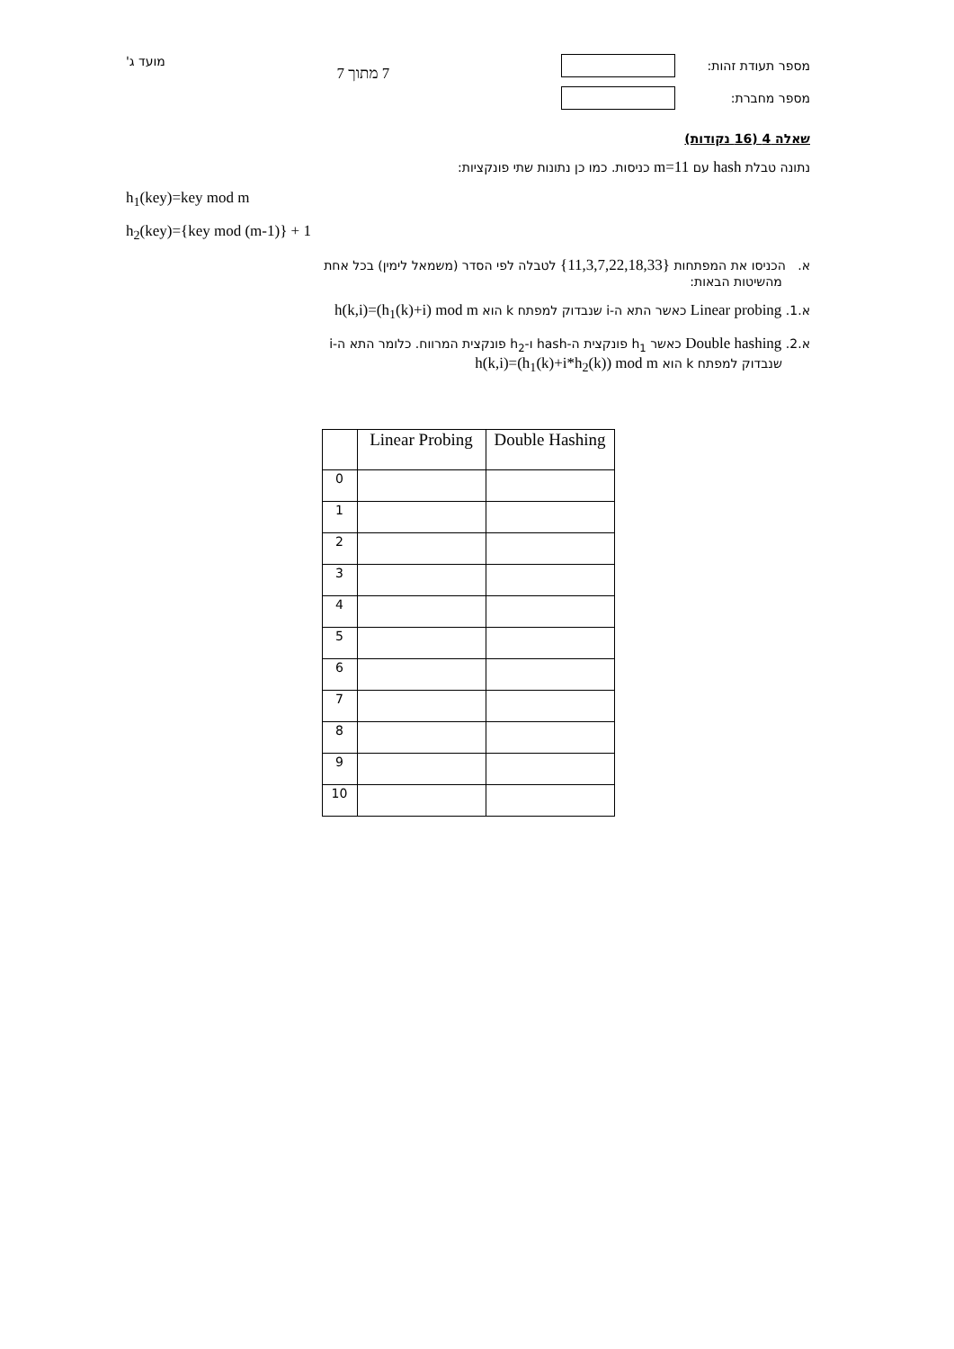מספר תעודת זהות:
מספר מחברת:
7 מתוך 7
מועד ג'
שאלה 4 (16 נקודות)
נתונה טבלת hash עם m=11 כניסות. כמו כן נתונות שתי פונקציות:
h<sub>1</sub>(key)=key mod m
h<sub>2</sub>(key)={key mod (m-1)} + 1
א. הכניסו את המפתחות {11,3,7,22,18,33} לטבלה לפי הסדר (משמאל לימין) בכל אחת
מהשיטות הבאות:
א.1. Linear probing כאשר התא ה-i שנבדוק למפתח k הוא h(k,i)=(h<sub>1</sub>(k)+i) mod m
א.2. Double hashing כאשר h<sub>1</sub> פונקצית ה-hash ו-h<sub>2</sub> פונקצית המרווח. כלומר התא ה-i
שנבדוק למפתח k הוא h(k,i)=(h<sub>1</sub>(k)+i*h<sub>2</sub>(k)) mod m
| | Linear Probing | Double Hashing |
| --- | --- | --- |
| 0 | | |
| 1 | | |
| 2 | | |
| 3 | | |
| 4 | | |
| 5 | | |
| 6 | | |
| 7 | | |
| 8 | | |
| 9 | | |
| 10 | | |